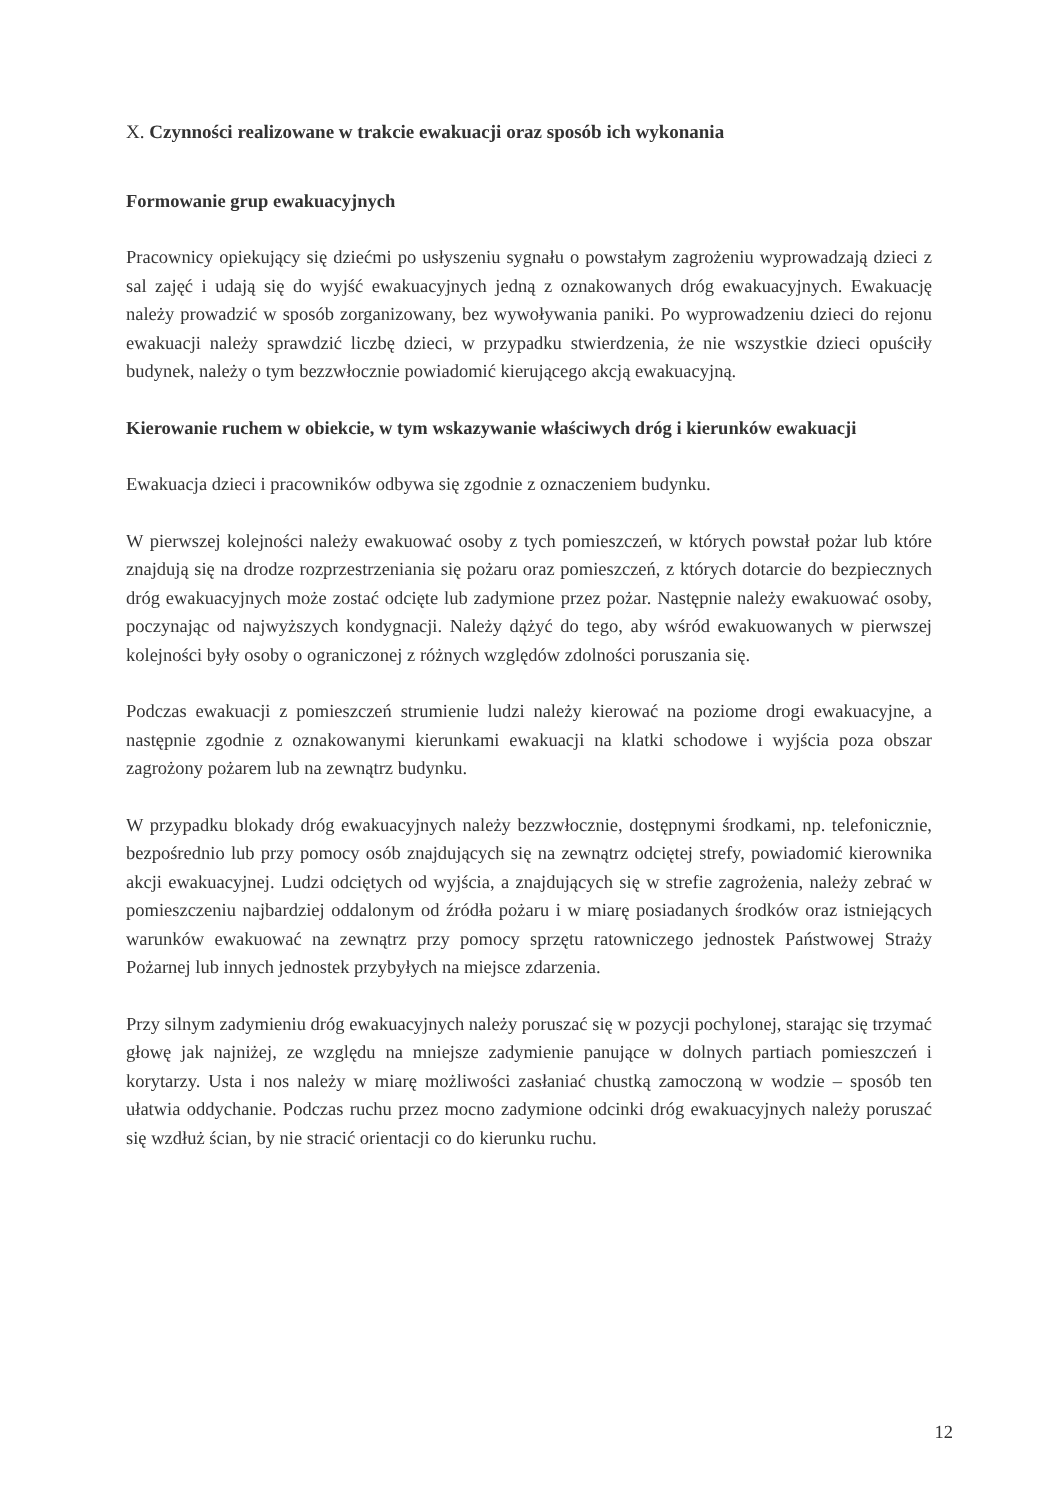X. Czynności realizowane w trakcie ewakuacji oraz sposób ich wykonania
Formowanie grup ewakuacyjnych
Pracownicy opiekujący się dziećmi po usłyszeniu sygnału o powstałym zagrożeniu wyprowadzają dzieci z sal zajęć i udają się do wyjść ewakuacyjnych jedną z oznakowanych dróg ewakuacyjnych. Ewakuację należy prowadzić w sposób zorganizowany, bez wywoływania paniki. Po wyprowadzeniu dzieci do rejonu ewakuacji należy sprawdzić liczbę dzieci, w przypadku stwierdzenia, że nie wszystkie dzieci opuściły budynek, należy o tym bezzwłocznie powiadomić kierującego akcją ewakuacyjną.
Kierowanie ruchem w obiekcie, w tym wskazywanie właściwych dróg i kierunków ewakuacji
Ewakuacja dzieci i pracowników odbywa się zgodnie z oznaczeniem budynku.
W pierwszej kolejności należy ewakuować osoby z tych pomieszczeń, w których powstał pożar lub które znajdują się na drodze rozprzestrzeniania się pożaru oraz pomieszczeń, z których dotarcie do bezpiecznych dróg ewakuacyjnych może zostać odcięte lub zadymione przez pożar. Następnie należy ewakuować osoby, poczynając od najwyższych kondygnacji. Należy dążyć do tego, aby wśród ewakuowanych w pierwszej kolejności były osoby o ograniczonej z różnych względów zdolności poruszania się.
Podczas ewakuacji z pomieszczeń strumienie ludzi należy kierować na poziome drogi ewakuacyjne, a następnie zgodnie z oznakowanymi kierunkami ewakuacji na klatki schodowe i wyjścia poza obszar zagrożony pożarem lub na zewnątrz budynku.
W przypadku blokady dróg ewakuacyjnych należy bezzwłocznie, dostępnymi środkami, np. telefonicznie, bezpośrednio lub przy pomocy osób znajdujących się na zewnątrz odciętej strefy, powiadomić kierownika akcji ewakuacyjnej. Ludzi odciętych od wyjścia, a znajdujących się w strefie zagrożenia, należy zebrać w pomieszczeniu najbardziej oddalonym od źródła pożaru i w miarę posiadanych środków oraz istniejących warunków ewakuować na zewnątrz przy pomocy sprzętu ratowniczego jednostek Państwowej Straży Pożarnej lub innych jednostek przybyłych na miejsce zdarzenia.
Przy silnym zadymieniu dróg ewakuacyjnych należy poruszać się w pozycji pochylonej, starając się trzymać głowę jak najniżej, ze względu na mniejsze zadymienie panujące w dolnych partiach pomieszczeń i korytarzy. Usta i nos należy w miarę możliwości zasłaniać chustką zamoczoną w wodzie – sposób ten ułatwia oddychanie. Podczas ruchu przez mocno zadymione odcinki dróg ewakuacyjnych należy poruszać się wzdłuż ścian, by nie stracić orientacji co do kierunku ruchu.
12